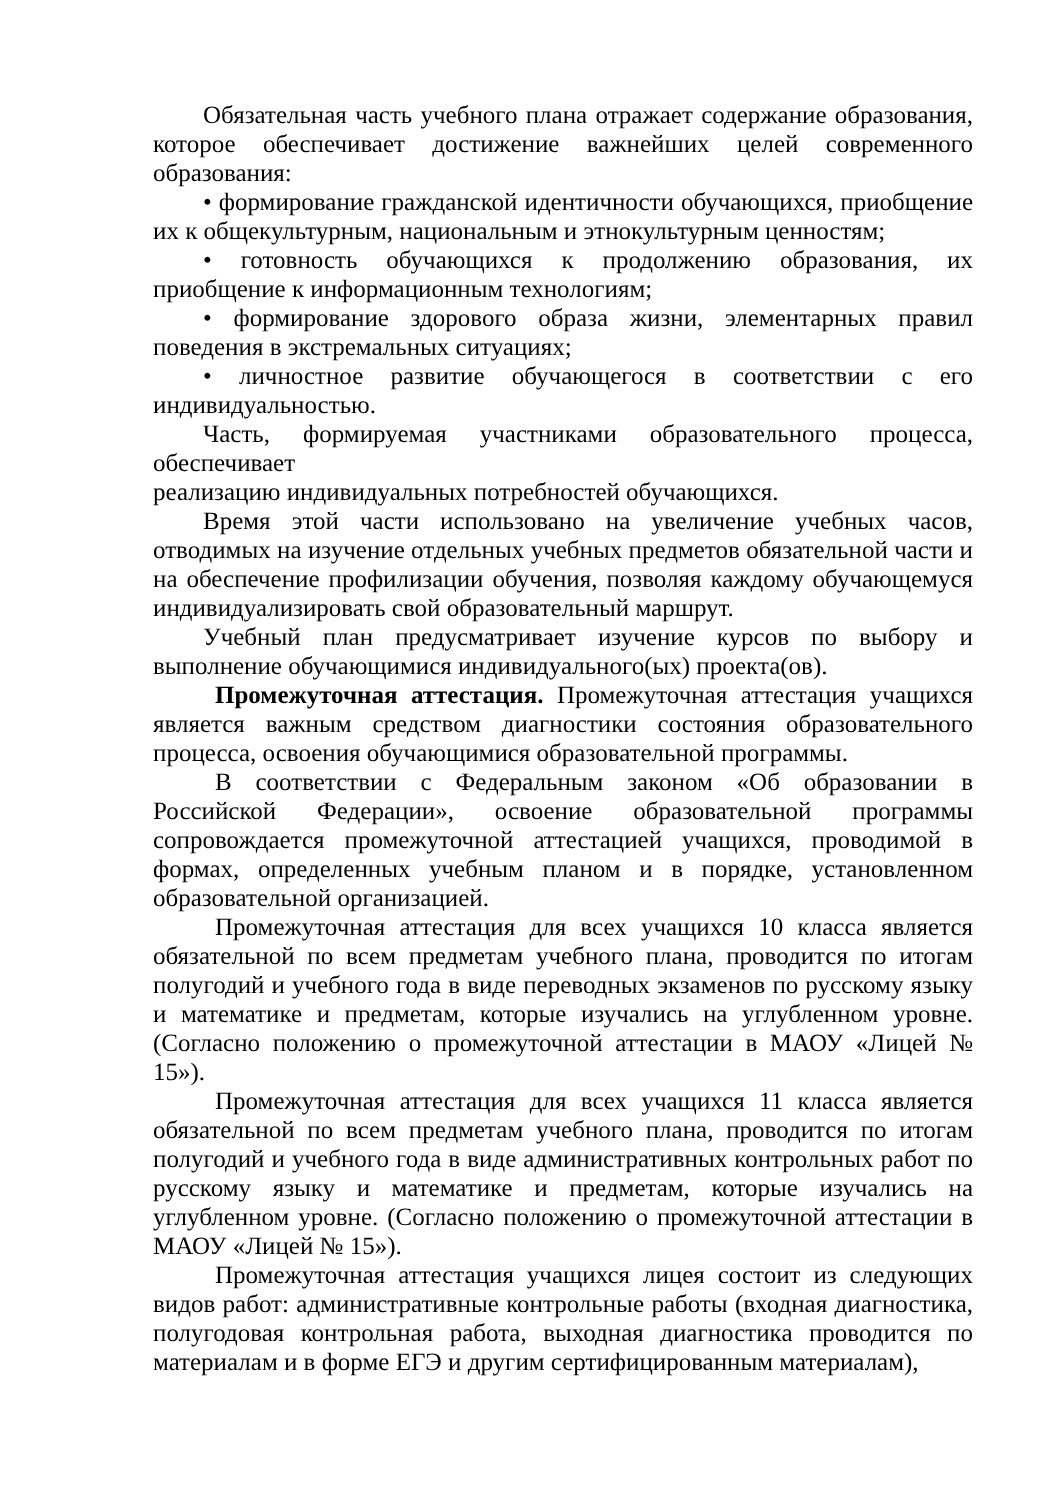Обязательная часть учебного плана отражает содержание образования, которое обеспечивает достижение важнейших целей современного образования:
• формирование гражданской идентичности обучающихся, приобщение их к общекультурным, национальным и этнокультурным ценностям;
• готовность обучающихся к продолжению образования, их приобщение к информационным технологиям;
• формирование здорового образа жизни, элементарных правил поведения в экстремальных ситуациях;
• личностное развитие обучающегося в соответствии с его индивидуальностью.
Часть, формируемая участниками образовательного процесса, обеспечивает
реализацию индивидуальных потребностей обучающихся.
Время этой части использовано на увеличение учебных часов, отводимых на изучение отдельных учебных предметов обязательной части и на обеспечение профилизации обучения, позволяя каждому обучающемуся индивидуализировать свой образовательный маршрут.
Учебный план предусматривает изучение курсов по выбору и выполнение обучающимися индивидуального(ых) проекта(ов).
Промежуточная аттестация. Промежуточная аттестация учащихся является важным средством диагностики состояния образовательного процесса, освоения обучающимися образовательной программы.
В соответствии с Федеральным законом «Об образовании в Российской Федерации», освоение образовательной программы сопровождается промежуточной аттестацией учащихся, проводимой в формах, определенных учебным планом и в порядке, установленном образовательной организацией.
Промежуточная аттестация для всех учащихся 10 класса является обязательной по всем предметам учебного плана, проводится по итогам полугодий и учебного года в виде переводных экзаменов по русскому языку и математике и предметам, которые изучались на углубленном уровне. (Согласно положению о промежуточной аттестации в МАОУ «Лицей № 15»).
Промежуточная аттестация для всех учащихся 11 класса является обязательной по всем предметам учебного плана, проводится по итогам полугодий и учебного года в виде административных контрольных работ по русскому языку и математике и предметам, которые изучались на углубленном уровне. (Согласно положению о промежуточной аттестации в МАОУ «Лицей № 15»).
Промежуточная аттестация учащихся лицея состоит из следующих видов работ: административные контрольные работы (входная диагностика, полугодовая контрольная работа, выходная диагностика проводится по материалам и в форме ЕГЭ и другим сертифицированным материалам),